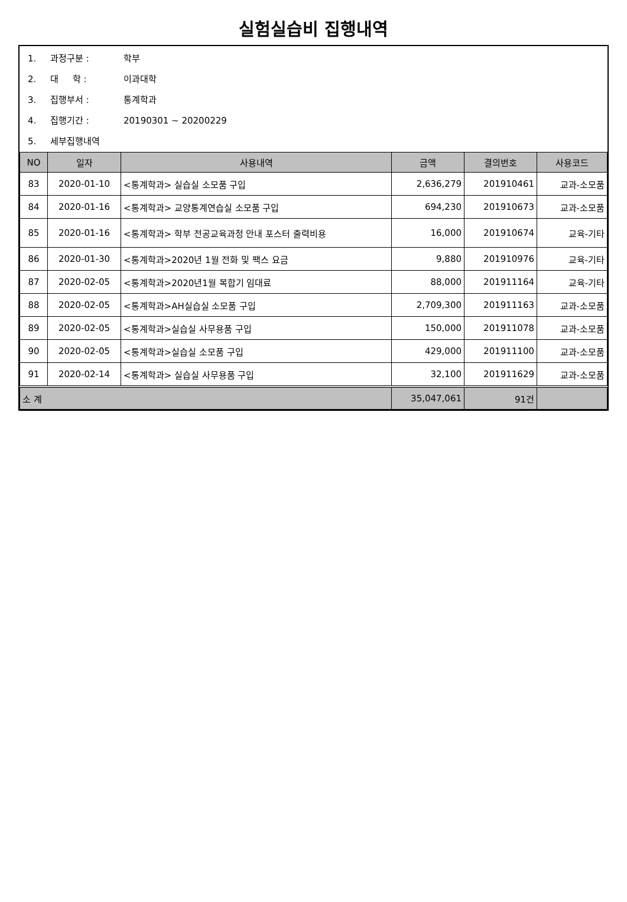실험실습비 집행내역
1. 과정구분 : 학부
2. 대 학 : 이과대학
3. 집행부서 : 통계학과
4. 집행기간 : 20190301 ~ 20200229
5. 세부집행내역
| NO | 일자 | 사용내역 | 금액 | 결의번호 | 사용코드 |
| --- | --- | --- | --- | --- | --- |
| 83 | 2020-01-10 | <통계학과> 실습실 소모품 구입 | 2,636,279 | 201910461 | 교과-소모품 |
| 84 | 2020-01-16 | <통계학과> 교양통계연습실 소모품 구입 | 694,230 | 201910673 | 교과-소모품 |
| 85 | 2020-01-16 | <통계학과> 학부 전공교육과정 안내 포스터 출력비용 | 16,000 | 201910674 | 교육-기타 |
| 86 | 2020-01-30 | <통계학과>2020년 1월 전화 및 팩스 요금 | 9,880 | 201910976 | 교육-기타 |
| 87 | 2020-02-05 | <통계학과>2020년1월 복합기 임대료 | 88,000 | 201911164 | 교육-기타 |
| 88 | 2020-02-05 | <통계학과>AH실습실 소모품 구입 | 2,709,300 | 201911163 | 교과-소모품 |
| 89 | 2020-02-05 | <통계학과>실습실 사무용품 구입 | 150,000 | 201911078 | 교과-소모품 |
| 90 | 2020-02-05 | <통계학과>실습실 소모품 구입 | 429,000 | 201911100 | 교과-소모품 |
| 91 | 2020-02-14 | <통계학과> 실습실 사무용품 구입 | 32,100 | 201911629 | 교과-소모품 |
| 소 계 | | | 35,047,061 | 91건 | |